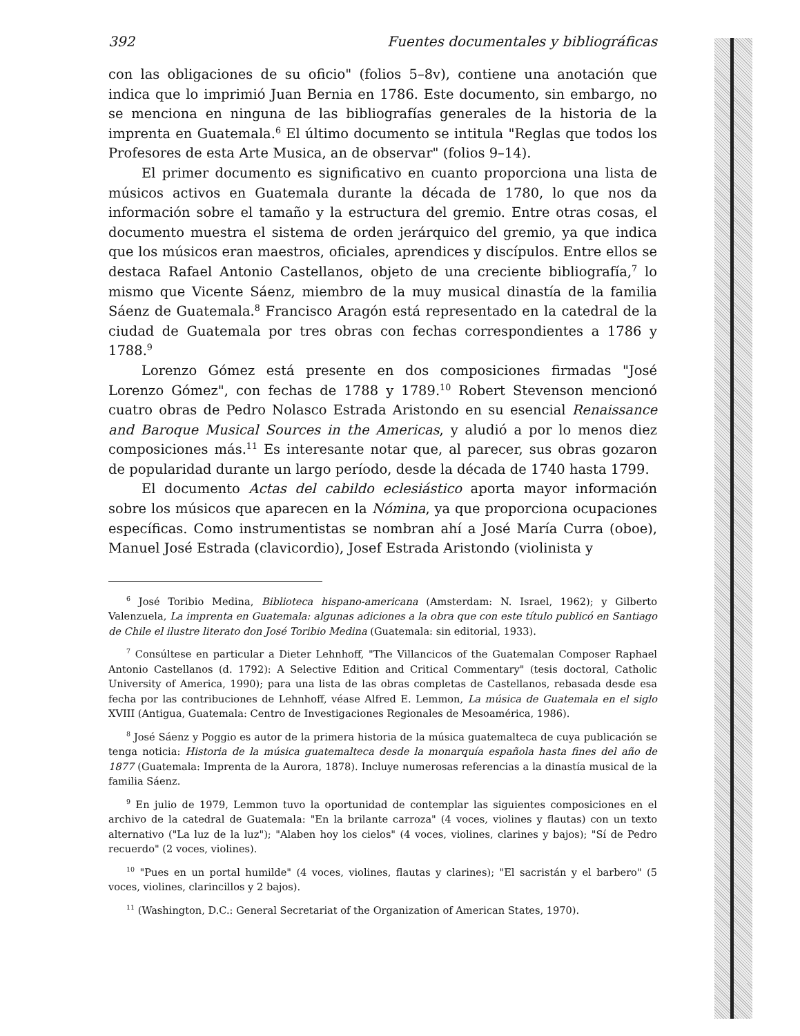392 Fuentes documentales y bibliográficas
con las obligaciones de su oficio" (folios 5–8v), contiene una anotación que indica que lo imprimió Juan Bernia en 1786. Este documento, sin embargo, no se menciona en ninguna de las bibliografías generales de la historia de la imprenta en Guatemala.<sup>6</sup> El último documento se intitula "Reglas que todos los Profesores de esta Arte Musica, an de observar" (folios 9–14).
El primer documento es significativo en cuanto proporciona una lista de músicos activos en Guatemala durante la década de 1780, lo que nos da información sobre el tamaño y la estructura del gremio. Entre otras cosas, el documento muestra el sistema de orden jerárquico del gremio, ya que indica que los músicos eran maestros, oficiales, aprendices y discípulos. Entre ellos se destaca Rafael Antonio Castellanos, objeto de una creciente bibliografía,<sup>7</sup> lo mismo que Vicente Sáenz, miembro de la muy musical dinastía de la familia Sáenz de Guatemala.<sup>8</sup> Francisco Aragón está representado en la catedral de la ciudad de Guatemala por tres obras con fechas correspondientes a 1786 y 1788.<sup>9</sup>
Lorenzo Gómez está presente en dos composiciones firmadas "José Lorenzo Gómez", con fechas de 1788 y 1789.<sup>10</sup> Robert Stevenson mencionó cuatro obras de Pedro Nolasco Estrada Aristondo en su esencial Renaissance and Baroque Musical Sources in the Americas, y aludió a por lo menos diez composiciones más.<sup>11</sup> Es interesante notar que, al parecer, sus obras gozaron de popularidad durante un largo período, desde la década de 1740 hasta 1799.
El documento Actas del cabildo eclesiástico aporta mayor información sobre los músicos que aparecen en la Nómina, ya que proporciona ocupaciones específicas. Como instrumentistas se nombran ahí a José María Curra (oboe), Manuel José Estrada (clavicordio), Josef Estrada Aristondo (violinista y
<sup>6</sup> José Toribio Medina, Biblioteca hispano-americana (Amsterdam: N. Israel, 1962); y Gilberto Valenzuela, La imprenta en Guatemala: algunas adiciones a la obra que con este título publicó en Santiago de Chile el ilustre literato don José Toribio Medina (Guatemala: sin editorial, 1933).
<sup>7</sup> Consúltese en particular a Dieter Lehnhoff, "The Villancicos of the Guatemalan Composer Raphael Antonio Castellanos (d. 1792): A Selective Edition and Critical Commentary" (tesis doctoral, Catholic University of America, 1990); para una lista de las obras completas de Castellanos, rebasada desde esa fecha por las contribuciones de Lehnhoff, véase Alfred E. Lemmon, La música de Guatemala en el siglo XVIII (Antigua, Guatemala: Centro de Investigaciones Regionales de Mesoamérica, 1986).
<sup>8</sup> José Sáenz y Poggio es autor de la primera historia de la música guatemalteca de cuya publicación se tenga noticia: Historia de la música guatemalteca desde la monarquía española hasta fines del año de 1877 (Guatemala: Imprenta de la Aurora, 1878). Incluye numerosas referencias a la dinastía musical de la familia Sáenz.
<sup>9</sup> En julio de 1979, Lemmon tuvo la oportunidad de contemplar las siguientes composiciones en el archivo de la catedral de Guatemala: "En la brilante carroza" (4 voces, violines y flautas) con un texto alternativo ("La luz de la luz"); "Alaben hoy los cielos" (4 voces, violines, clarines y bajos); "Sí de Pedro recuerdo" (2 voces, violines).
<sup>10</sup> "Pues en un portal humilde" (4 voces, violines, flautas y clarines); "El sacristán y el barbero" (5 voces, violines, clarincillos y 2 bajos).
<sup>11</sup> (Washington, D.C.: General Secretariat of the Organization of American States, 1970).